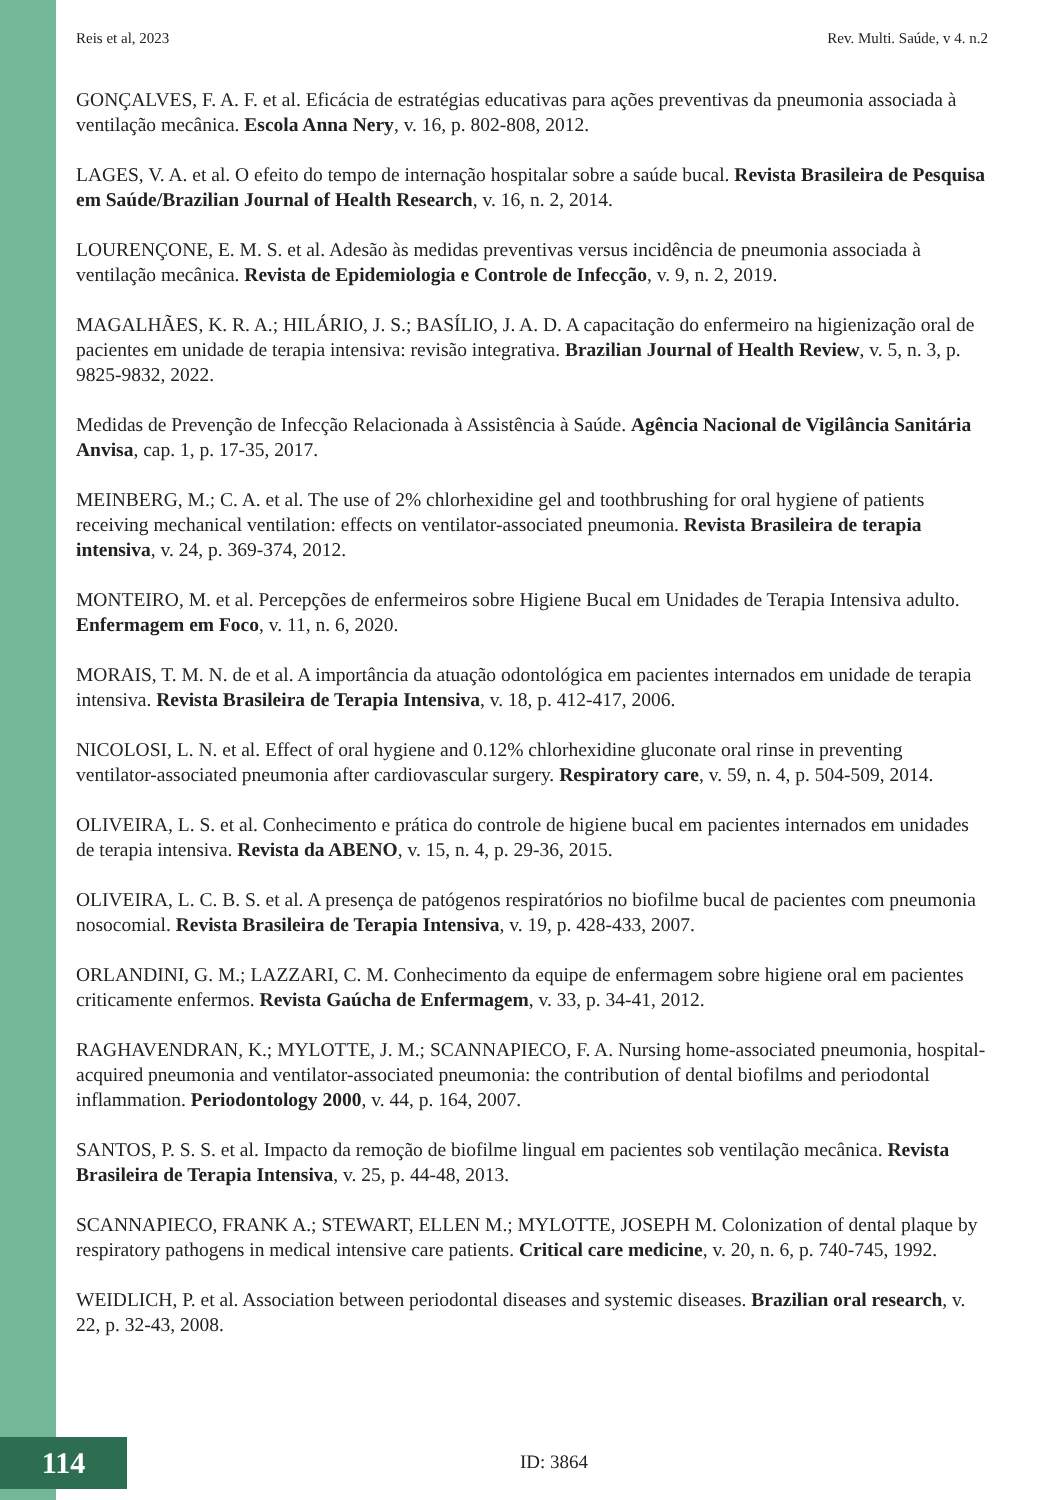Reis et al, 2023 Rev. Multi. Saúde, v 4. n.2
GONÇALVES, F. A. F. et al. Eficácia de estratégias educativas para ações preventivas da pneumonia associada à ventilação mecânica. Escola Anna Nery, v. 16, p. 802-808, 2012.
LAGES, V. A. et al. O efeito do tempo de internação hospitalar sobre a saúde bucal. Revista Brasileira de Pesquisa em Saúde/Brazilian Journal of Health Research, v. 16, n. 2, 2014.
LOURENÇONE, E. M. S. et al. Adesão às medidas preventivas versus incidência de pneumonia associada à ventilação mecânica. Revista de Epidemiologia e Controle de Infecção, v. 9, n. 2, 2019.
MAGALHÃES, K. R. A.; HILÁRIO, J. S.; BASÍLIO, J. A. D. A capacitação do enfermeiro na higienização oral de pacientes em unidade de terapia intensiva: revisão integrativa. Brazilian Journal of Health Review, v. 5, n. 3, p. 9825-9832, 2022.
Medidas de Prevenção de Infecção Relacionada à Assistência à Saúde. Agência Nacional de Vigilância Sanitária Anvisa, cap. 1, p. 17-35, 2017.
MEINBERG, M.; C. A. et al. The use of 2% chlorhexidine gel and toothbrushing for oral hygiene of patients receiving mechanical ventilation: effects on ventilator-associated pneumonia. Revista Brasileira de terapia intensiva, v. 24, p. 369-374, 2012.
MONTEIRO, M. et al. Percepções de enfermeiros sobre Higiene Bucal em Unidades de Terapia Intensiva adulto. Enfermagem em Foco, v. 11, n. 6, 2020.
MORAIS, T. M. N. de et al. A importância da atuação odontológica em pacientes internados em unidade de terapia intensiva. Revista Brasileira de Terapia Intensiva, v. 18, p. 412-417, 2006.
NICOLOSI, L. N. et al. Effect of oral hygiene and 0.12% chlorhexidine gluconate oral rinse in preventing ventilator-associated pneumonia after cardiovascular surgery. Respiratory care, v. 59, n. 4, p. 504-509, 2014.
OLIVEIRA, L. S. et al. Conhecimento e prática do controle de higiene bucal em pacientes internados em unidades de terapia intensiva. Revista da ABENO, v. 15, n. 4, p. 29-36, 2015.
OLIVEIRA, L. C. B. S. et al. A presença de patógenos respiratórios no biofilme bucal de pacientes com pneumonia nosocomial. Revista Brasileira de Terapia Intensiva, v. 19, p. 428-433, 2007.
ORLANDINI, G. M.; LAZZARI, C. M. Conhecimento da equipe de enfermagem sobre higiene oral em pacientes criticamente enfermos. Revista Gaúcha de Enfermagem, v. 33, p. 34-41, 2012.
RAGHAVENDRAN, K.; MYLOTTE, J. M.; SCANNAPIECO, F. A. Nursing home-associated pneumonia, hospital-acquired pneumonia and ventilator-associated pneumonia: the contribution of dental biofilms and periodontal inflammation. Periodontology 2000, v. 44, p. 164, 2007.
SANTOS, P. S. S. et al. Impacto da remoção de biofilme lingual em pacientes sob ventilação mecânica. Revista Brasileira de Terapia Intensiva, v. 25, p. 44-48, 2013.
SCANNAPIECO, FRANK A.; STEWART, ELLEN M.; MYLOTTE, JOSEPH M. Colonization of dental plaque by respiratory pathogens in medical intensive care patients. Critical care medicine, v. 20, n. 6, p. 740-745, 1992.
WEIDLICH, P. et al. Association between periodontal diseases and systemic diseases. Brazilian oral research, v. 22, p. 32-43, 2008.
114 ID: 3864